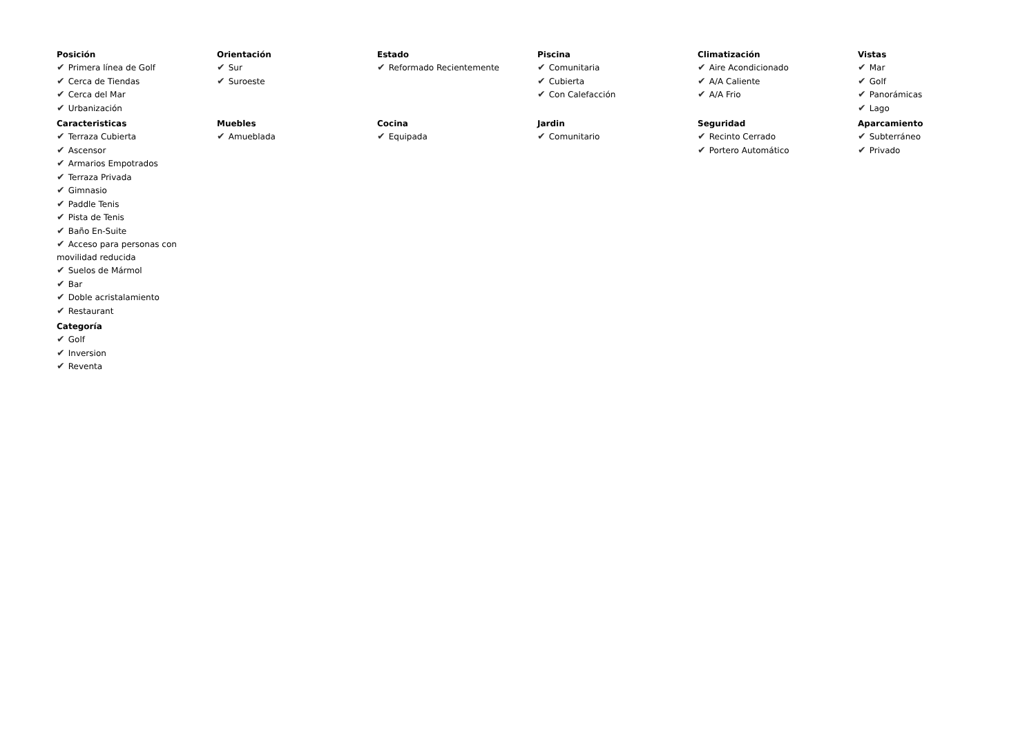Posición
✔ Primera línea de Golf
✔ Cerca de Tiendas
✔ Cerca del Mar
✔ Urbanización
Orientación
✔ Sur
✔ Suroeste
Estado
✔ Reformado Recientemente
Piscina
✔ Comunitaria
✔ Cubierta
✔ Con Calefacción
Climatización
✔ Aire Acondicionado
✔ A/A Caliente
✔ A/A Frio
Vistas
✔ Mar
✔ Golf
✔ Panorámicas
✔ Lago
Caracteristicas
✔ Terraza Cubierta
✔ Ascensor
✔ Armarios Empotrados
✔ Terraza Privada
✔ Gimnasio
✔ Paddle Tenis
✔ Pista de Tenis
✔ Baño En-Suite
✔ Acceso para personas con movilidad reducida
✔ Suelos de Mármol
✔ Bar
✔ Doble acristalamiento
✔ Restaurant
Muebles
✔ Amueblada
Cocina
✔ Equipada
Jardin
✔ Comunitario
Seguridad
✔ Recinto Cerrado
✔ Portero Automático
Aparcamiento
✔ Subterráneo
✔ Privado
Categoría
✔ Golf
✔ Inversion
✔ Reventa